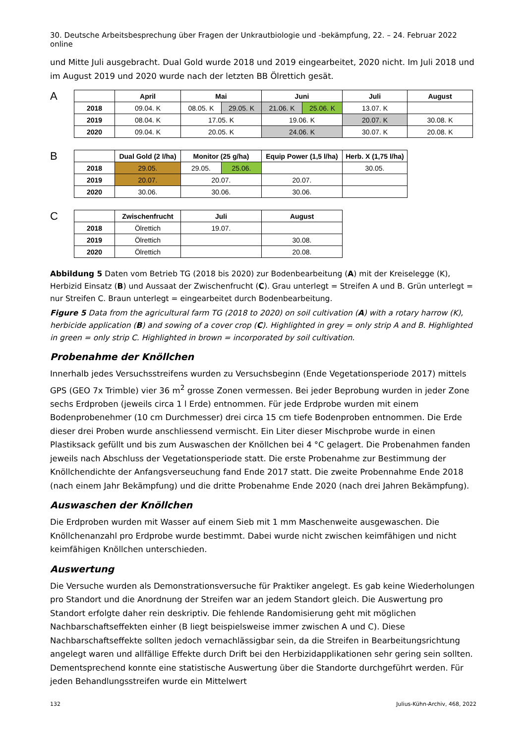30. Deutsche Arbeitsbesprechung über Fragen der Unkrautbiologie und -bekämpfung, 22. – 24. Februar 2022 online
und Mitte Juli ausgebracht. Dual Gold wurde 2018 und 2019 eingearbeitet, 2020 nicht. Im Juli 2018 und im August 2019 und 2020 wurde nach der letzten BB Ölrettich gesät.
A
| | April | Mai | | Juni | | Juli | August |
| --- | --- | --- | --- | --- | --- | --- | --- |
| 2018 | 09.04. K | 08.05. K | 29.05. K | 21.06. K | 25.06. K | 13.07. K | |
| 2019 | 08.04. K | 17.05. K | | 19.06. K | | 20.07. K | 30.08. K |
| 2020 | 09.04. K | 20.05. K | | 24.06. K | | 30.07. K | 20.08. K |
B
| | Dual Gold (2 l/ha) | Monitor (25 g/ha) | | Equip Power (1,5 l/ha) | Herb. X (1,75 l/ha) |
| --- | --- | --- | --- | --- | --- |
| 2018 | 29.05. | 29.05. | 25.06. | | 30.05. |
| 2019 | 20.07. | 20.07. | | 20.07. | |
| 2020 | 30.06. | 30.06. | | 30.06. | |
C
| | Zwischenfrucht | Juli | August |
| --- | --- | --- | --- |
| 2018 | Ölrettich | 19.07. | |
| 2019 | Ölrettich | | 30.08. |
| 2020 | Ölrettich | | 20.08. |
Abbildung 5 Daten vom Betrieb TG (2018 bis 2020) zur Bodenbearbeitung (A) mit der Kreiselegge (K), Herbizid Einsatz (B) und Aussaat der Zwischenfrucht (C). Grau unterlegt = Streifen A und B. Grün unterlegt = nur Streifen C. Braun unterlegt = eingearbeitet durch Bodenbearbeitung.
Figure 5 Data from the agricultural farm TG (2018 to 2020) on soil cultivation (A) with a rotary harrow (K), herbicide application (B) and sowing of a cover crop (C). Highlighted in grey = only strip A and B. Highlighted in green = only strip C. Highlighted in brown = incorporated by soil cultivation.
Probenahme der Knöllchen
Innerhalb jedes Versuchsstreifens wurden zu Versuchsbeginn (Ende Vegetationsperiode 2017) mittels GPS (GEO 7x Trimble) vier 36 m<sup>2</sup> grosse Zonen vermessen. Bei jeder Beprobung wurden in jeder Zone sechs Erdproben (jeweils circa 1 l Erde) entnommen. Für jede Erdprobe wurden mit einem Bodenprobenehmer (10 cm Durchmesser) drei circa 15 cm tiefe Bodenproben entnommen. Die Erde dieser drei Proben wurde anschliessend vermischt. Ein Liter dieser Mischprobe wurde in einen Plastiksack gefüllt und bis zum Auswaschen der Knöllchen bei 4 °C gelagert. Die Probenahmen fanden jeweils nach Abschluss der Vegetationsperiode statt. Die erste Probenahme zur Bestimmung der Knöllchendichte der Anfangsverseuchung fand Ende 2017 statt. Die zweite Probennahme Ende 2018 (nach einem Jahr Bekämpfung) und die dritte Probenahme Ende 2020 (nach drei Jahren Bekämpfung).
Auswaschen der Knöllchen
Die Erdproben wurden mit Wasser auf einem Sieb mit 1 mm Maschenweite ausgewaschen. Die Knöllchenanzahl pro Erdprobe wurde bestimmt. Dabei wurde nicht zwischen keimfähigen und nicht keimfähigen Knöllchen unterschieden.
Auswertung
Die Versuche wurden als Demonstrationsversuche für Praktiker angelegt. Es gab keine Wiederholungen pro Standort und die Anordnung der Streifen war an jedem Standort gleich. Die Auswertung pro Standort erfolgte daher rein deskriptiv. Die fehlende Randomisierung geht mit möglichen Nachbarschaftseffekten einher (B liegt beispielsweise immer zwischen A und C). Diese Nachbarschaftseffekte sollten jedoch vernachlässigbar sein, da die Streifen in Bearbeitungsrichtung angelegt waren und allfällige Effekte durch Drift bei den Herbizidapplikationen sehr gering sein sollten. Dementsprechend konnte eine statistische Auswertung über die Standorte durchgeführt werden. Für jeden Behandlungsstreifen wurde ein Mittelwert
132 Julius-Kühn-Archiv, 468, 2022